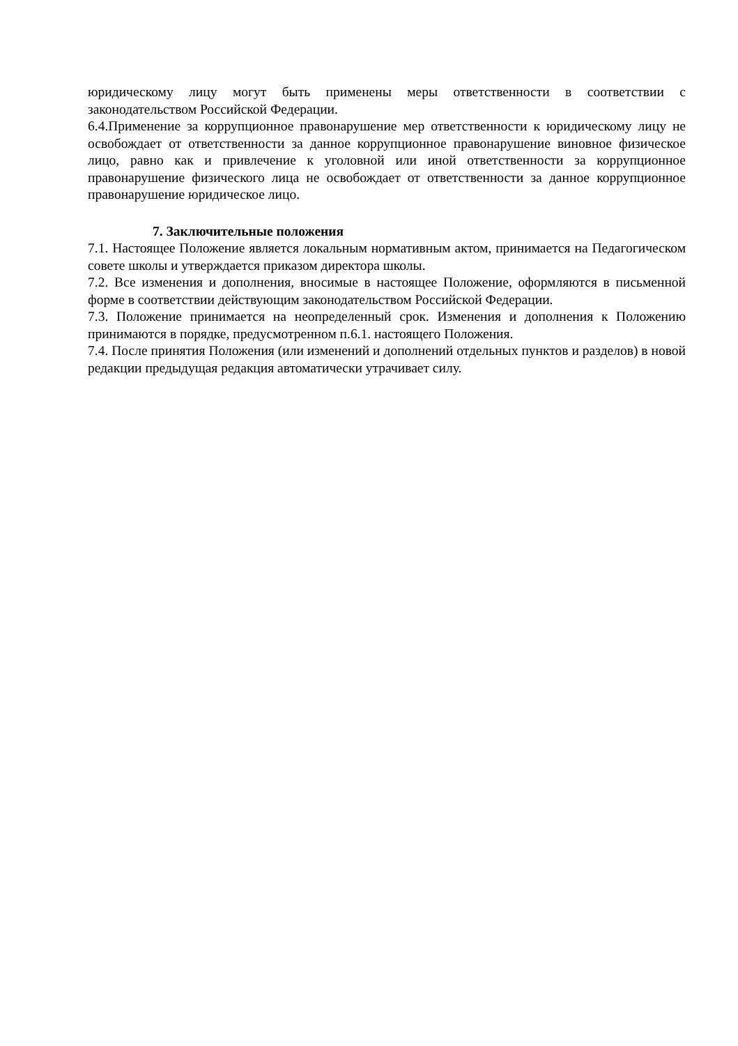юридическому лицу могут быть применены меры ответственности в соответствии с законодательством Российской Федерации.
6.4.Применение за коррупционное правонарушение мер ответственности к юридическому лицу не освобождает от ответственности за данное коррупционное правонарушение виновное физическое лицо, равно как и привлечение к уголовной или иной ответственности за коррупционное правонарушение физического лица не освобождает от ответственности за данное коррупционное правонарушение юридическое лицо.
7. Заключительные положения
7.1. Настоящее Положение является локальным нормативным актом, принимается на Педагогическом совете школы и утверждается приказом директора школы.
7.2. Все изменения и дополнения, вносимые в настоящее Положение, оформляются в письменной форме в соответствии действующим законодательством Российской Федерации.
7.3. Положение принимается на неопределенный срок. Изменения и дополнения к Положению принимаются в порядке, предусмотренном п.6.1. настоящего Положения.
7.4. После принятия Положения (или изменений и дополнений отдельных пунктов и разделов) в новой редакции предыдущая редакция автоматически утрачивает силу.